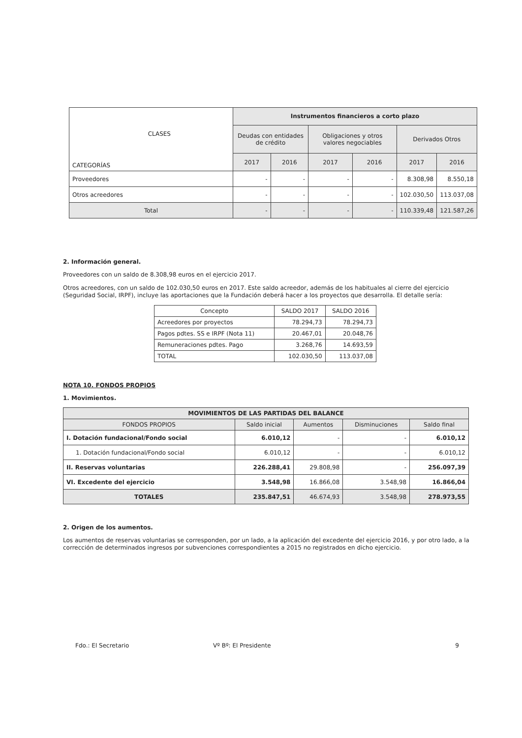| CLASES CATEGORÍAS | Instrumentos financieros a corto plazo | | | | | |
| | Deudas con entidades de crédito | | Obligaciones y otros valores negociables | | Derivados Otros | |
| | 2017 | 2016 | 2017 | 2016 | 2017 | 2016 |
| Proveedores | - | - | - | - | 8.308,98 | 8.550,18 |
| Otros acreedores | - | - | - | - | 102.030,50 | 113.037,08 |
| Total | - | - | - | - | 110.339,48 | 121.587,26 |
2. Información general.
Proveedores con un saldo de 8.308,98 euros en el ejercicio 2017.
Otros acreedores, con un saldo de 102.030,50 euros en 2017. Este saldo acreedor, además de los habituales al cierre del ejercicio (Seguridad Social, IRPF), incluye las aportaciones que la Fundación deberá hacer a los proyectos que desarrolla. El detalle sería:
| Concepto | SALDO 2017 | SALDO 2016 |
| Acreedores por proyectos | 78.294,73 | 78.294,73 |
| Pagos pdtes. SS e IRPF (Nota 11) | 20.467,01 | 20.048,76 |
| Remuneraciones pdtes. Pago | 3.268,76 | 14.693,59 |
| TOTAL | 102.030,50 | 113.037,08 |
NOTA 10. FONDOS PROPIOS
1. Movimientos.
| MOVIMIENTOS DE LAS PARTIDAS DEL BALANCE | | | | |
| --- | --- | --- | --- | --- |
| FONDOS PROPIOS | Saldo inicial | Aumentos | Disminuciones | Saldo final |
| I. Dotación fundacional/Fondo social | 6.010,12 | - | - | 6.010,12 |
| 1. Dotación fundacional/Fondo social | 6.010,12 | - | - | 6.010,12 |
| II. Reservas voluntarias | 226.288,41 | 29.808,98 | - | 256.097,39 |
| VI. Excedente del ejercicio | 3.548,98 | 16.866,08 | 3.548,98 | 16.866,04 |
| TOTALES | 235.847,51 | 46.674,93 | 3.548,98 | 278.973,55 |
2. Origen de los aumentos.
Los aumentos de reservas voluntarias se corresponden, por un lado, a la aplicación del excedente del ejercicio 2016, y por otro lado, a la corrección de determinados ingresos por subvenciones correspondientes a 2015 no registrados en dicho ejercicio.
Fdo.: El Secretario Vº Bº: El Presidente 9